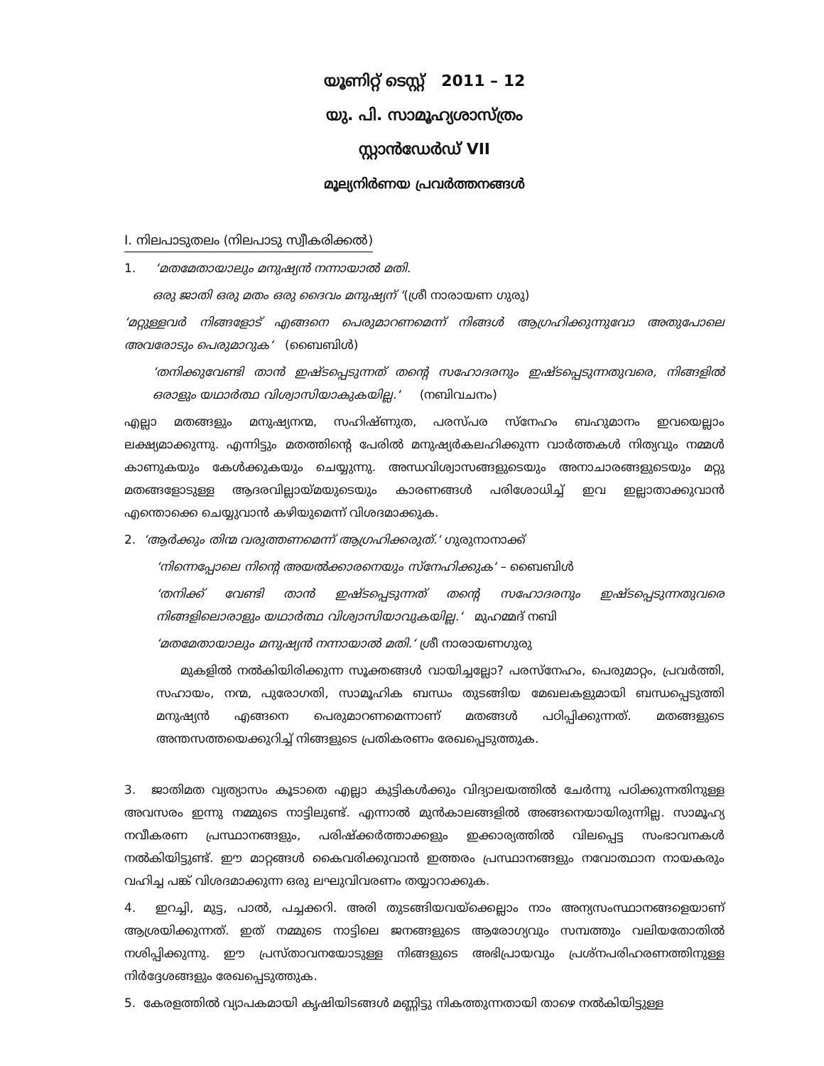യൂണിറ്റ് ടെസ്റ്റ് 2011 – 12
യു. പി. സാമൂഹ്യശാസ്ത്രം
സ്റ്റാൻഡേർഡ് VII
മൂല്യനിർണയ പ്രവർത്തനങ്ങൾ
I. നിലപാടുതലം (നിലപാടു സ്വീകരിക്കൽ)
1. ‘മതമേതായാലും മനുഷ്യൻ നന്നായാൽ മതി.
ഒരു ജാതി ഒരു മതം ഒരു ദൈവം മനുഷ്യന് ‘(ശ്രീ നാരായണ ഗുരു)
‘മറ്റുള്ളവർ നിങ്ങളോട് എങ്ങനെ പെരുമാറണമെന്ന് നിങ്ങൾ ആഗ്രഹിക്കുന്നുവോ അതുപോലെ അവരോടും പെരുമാറുക‘ (ബൈബിൾ)
‘തനിക്കുവേണ്ടി താൻ ഇഷ്ടപ്പെടുന്നത് തന്റെ സഹോദരനും ഇഷ്ടപ്പെടുന്നതുവരെ, നിങ്ങളിൽ ഒരാളും യഥാർത്ഥ വിശ്വാസിയാകുകയില്ല.‘ (നബിവചനം)
എല്ലാ മതങ്ങളും മനുഷ്യനന്മ, സഹിഷ്ണുത, പരസ്പര സ്നേഹം ബഹുമാനം ഇവയെല്ലാം ലക്ഷ്യമാക്കുന്നു. എന്നിട്ടും മതത്തിന്റെ പേരിൽ മനുഷ്യർകലഹിക്കുന്ന വാർത്തകൾ നിത്യവും നമ്മൾ കാണുകയും കേൾക്കുകയും ചെയ്യുന്നു. അന്ധവിശ്വാസങ്ങളുടെയും അനാചാരങ്ങളുടെയും മറ്റു മതങ്ങളോടുള്ള ആദരവില്ലായ്മയുടെയും കാരണങ്ങൾ പരിശോധിച്ച് ഇവ ഇല്ലാതാക്കുവാൻ എന്തൊക്കെ ചെയ്യുവാൻ കഴിയുമെന്ന് വിശദമാക്കുക.
2. ‘ആർക്കും തിന്മ വരുത്തണമെന്ന് ആഗ്രഹിക്കരുത്.‘ ഗുരുനാനാക്ക്
‘നിന്നെപ്പോലെ നിന്റെ അയൽക്കാരനെയും സ്നേഹിക്കുക‘ – ബൈബിൾ
‘തനിക്ക് വേണ്ടി താൻ ഇഷ്ടപ്പെടുന്നത് തന്റെ സഹോദരനും ഇഷ്ടപ്പെടുന്നതുവരെ നിങ്ങളിലൊരാളും യഥാർത്ഥ വിശ്വാസിയാവുകയില്ല.‘ മുഹമ്മദ് നബി
‘മതമേതായാലും മനുഷ്യൻ നന്നായാൽ മതി.‘ ശ്രീ നാരായണഗുരു
മുകളിൽ നൽകിയിരിക്കുന്ന സൂക്തങ്ങൾ വായിച്ചല്ലോ? പരസ്നേഹം, പെരുമാറ്റം, പ്രവർത്തി, സഹായം, നന്മ, പുരോഗതി, സാമൂഹിക ബന്ധം തുടങ്ങിയ മേഖലകളുമായി ബന്ധപ്പെടുത്തി മനുഷ്യൻ എങ്ങനെ പെരുമാറണമെന്നാണ് മതങ്ങൾ പഠിപ്പിക്കുന്നത്. മതങ്ങളുടെ അന്തസത്തയെക്കുറിച്ച് നിങ്ങളുടെ പ്രതികരണം രേഖപ്പെടുത്തുക.
3. ജാതിമത വ്യത്യാസം കൂടാതെ എല്ലാ കുട്ടികൾക്കും വിദ്യാലയത്തിൽ ചേർന്നു പഠിക്കുന്നതിനുള്ള അവസരം ഇന്നു നമ്മുടെ നാട്ടിലുണ്ട്. എന്നാൽ മുൻകാലങ്ങളിൽ അങ്ങനെയായിരുന്നില്ല. സാമൂഹ്യ നവീകരണ പ്രസ്ഥാനങ്ങളും, പരിഷ്ക്കർത്താക്കളും ഇക്കാര്യത്തിൽ വിലപ്പെട്ട സംഭാവനകൾ നൽകിയിട്ടുണ്ട്. ഈ മാറ്റങ്ങൾ കൈവരിക്കുവാൻ ഇത്തരം പ്രസ്ഥാനങ്ങളും നവോത്ഥാന നായകരും വഹിച്ച പങ്ക് വിശദമാക്കുന്ന ഒരു ലഘുവിവരണം തയ്യാറാക്കുക.
4. ഇറച്ചി, മുട്ട, പാൽ, പച്ചക്കറി. അരി തുടങ്ങിയവയ്ക്കെല്ലാം നാം അന്യസംസ്ഥാനങ്ങളെയാണ് ആശ്രയിക്കുന്നത്. ഇത് നമ്മുടെ നാട്ടിലെ ജനങ്ങളുടെ ആരോഗ്യവും സമ്പത്തും വലിയതോതിൽ നശിപ്പിക്കുന്നു. ഈ പ്രസ്താവനയോടുള്ള നിങ്ങളുടെ അഭിപ്രായവും പ്രശ്നപരിഹരണത്തിനുള്ള നിർദ്ദേശങ്ങളും രേഖപ്പെടുത്തുക.
5. കേരളത്തിൽ വ്യാപകമായി കൃഷിയിടങ്ങൾ മണ്ണിട്ടു നികത്തുന്നതായി താഴെ നൽകിയിട്ടുള്ള